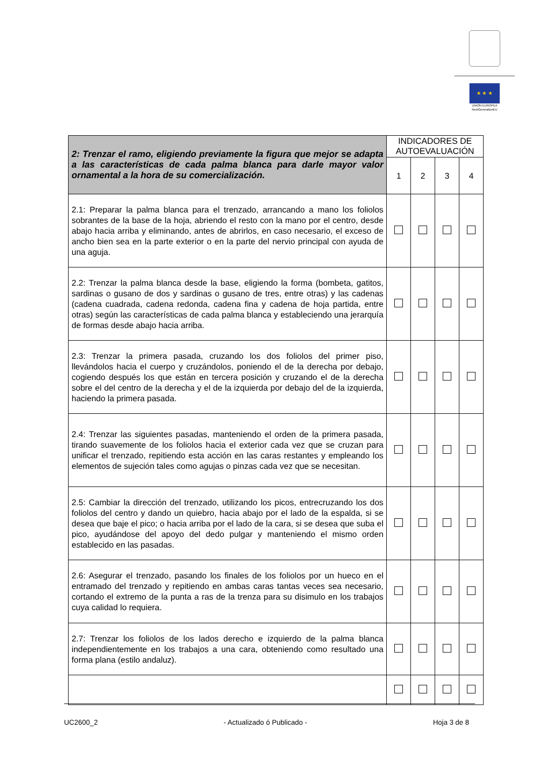★ ★ ★
UNIÓN EUROPEA
NextGenerationEU
| 2: Trenzar el ramo, eligiendo previamente la figura que mejor se adapta a las características de cada palma blanca para darle mayor valor ornamental a la hora de su comercialización. | INDICADORES DE AUTOEVALUACIÓN | | | |
| --- | --- | --- | --- | --- |
| | 1 | 2 | 3 | 4 |
| 2.1: Preparar la palma blanca para el trenzado, arrancando a mano los foliolos sobrantes de la base de la hoja, abriendo el resto con la mano por el centro, desde abajo hacia arriba y eliminando, antes de abrirlos, en caso necesario, el exceso de ancho bien sea en la parte exterior o en la parte del nervio principal con ayuda de una aguja. | | | | |
| 2.2: Trenzar la palma blanca desde la base, eligiendo la forma (bombeta, gatitos, sardinas o gusano de dos y sardinas o gusano de tres, entre otras) y las cadenas (cadena cuadrada, cadena redonda, cadena fina y cadena de hoja partida, entre otras) según las características de cada palma blanca y estableciendo una jerarquía de formas desde abajo hacia arriba. | | | | |
| 2.3: Trenzar la primera pasada, cruzando los dos foliolos del primer piso, llevándolos hacia el cuerpo y cruzándolos, poniendo el de la derecha por debajo, cogiendo después los que están en tercera posición y cruzando el de la derecha sobre el del centro de la derecha y el de la izquierda por debajo del de la izquierda, haciendo la primera pasada. | | | | |
| 2.4: Trenzar las siguientes pasadas, manteniendo el orden de la primera pasada, tirando suavemente de los foliolos hacia el exterior cada vez que se cruzan para unificar el trenzado, repitiendo esta acción en las caras restantes y empleando los elementos de sujeción tales como agujas o pinzas cada vez que se necesitan. | | | | |
| 2.5: Cambiar la dirección del trenzado, utilizando los picos, entrecruzando los dos foliolos del centro y dando un quiebro, hacia abajo por el lado de la espalda, si se desea que baje el pico; o hacia arriba por el lado de la cara, si se desea que suba el pico, ayudándose del apoyo del dedo pulgar y manteniendo el mismo orden establecido en las pasadas. | | | | |
| 2.6: Asegurar el trenzado, pasando los finales de los foliolos por un hueco en el entramado del trenzado y repitiendo en ambas caras tantas veces sea necesario, cortando el extremo de la punta a ras de la trenza para su disimulo en los trabajos cuya calidad lo requiera. | | | | |
| 2.7: Trenzar los foliolos de los lados derecho e izquierdo de la palma blanca independientemente en los trabajos a una cara, obteniendo como resultado una forma plana (estilo andaluz). | | | | |
UC2600_2 - Actualizado ó Publicado - Hoja 3 de 8